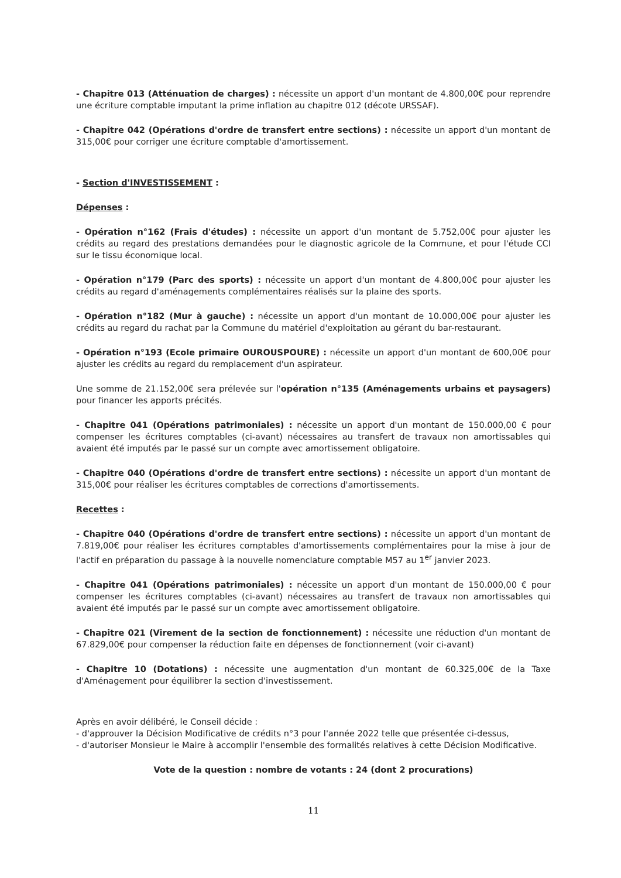- Chapitre 013 (Atténuation de charges) : nécessite un apport d'un montant de 4.800,00€ pour reprendre une écriture comptable imputant la prime inflation au chapitre 012 (décote URSSAF).
- Chapitre 042 (Opérations d'ordre de transfert entre sections) : nécessite un apport d'un montant de 315,00€ pour corriger une écriture comptable d'amortissement.
- Section d'INVESTISSEMENT :
Dépenses :
- Opération n°162 (Frais d'études) : nécessite un apport d'un montant de 5.752,00€ pour ajuster les crédits au regard des prestations demandées pour le diagnostic agricole de la Commune, et pour l'étude CCI sur le tissu économique local.
- Opération n°179 (Parc des sports) : nécessite un apport d'un montant de 4.800,00€ pour ajuster les crédits au regard d'aménagements complémentaires réalisés sur la plaine des sports.
- Opération n°182 (Mur à gauche) : nécessite un apport d'un montant de 10.000,00€ pour ajuster les crédits au regard du rachat par la Commune du matériel d'exploitation au gérant du bar-restaurant.
- Opération n°193 (Ecole primaire OUROUSPOURE) : nécessite un apport d'un montant de 600,00€ pour ajuster les crédits au regard du remplacement d'un aspirateur.
Une somme de 21.152,00€ sera prélevée sur l'opération n°135 (Aménagements urbains et paysagers) pour financer les apports précités.
- Chapitre 041 (Opérations patrimoniales) : nécessite un apport d'un montant de 150.000,00 € pour compenser les écritures comptables (ci-avant) nécessaires au transfert de travaux non amortissables qui avaient été imputés par le passé sur un compte avec amortissement obligatoire.
- Chapitre 040 (Opérations d'ordre de transfert entre sections) : nécessite un apport d'un montant de 315,00€ pour réaliser les écritures comptables de corrections d'amortissements.
Recettes :
- Chapitre 040 (Opérations d'ordre de transfert entre sections) : nécessite un apport d'un montant de 7.819,00€ pour réaliser les écritures comptables d'amortissements complémentaires pour la mise à jour de l'actif en préparation du passage à la nouvelle nomenclature comptable M57 au 1<sup>er</sup> janvier 2023.
- Chapitre 041 (Opérations patrimoniales) : nécessite un apport d'un montant de 150.000,00 € pour compenser les écritures comptables (ci-avant) nécessaires au transfert de travaux non amortissables qui avaient été imputés par le passé sur un compte avec amortissement obligatoire.
- Chapitre 021 (Virement de la section de fonctionnement) : nécessite une réduction d'un montant de 67.829,00€ pour compenser la réduction faite en dépenses de fonctionnement (voir ci-avant)
- Chapitre 10 (Dotations) : nécessite une augmentation d'un montant de 60.325,00€ de la Taxe d'Aménagement pour équilibrer la section d'investissement.
Après en avoir délibéré, le Conseil décide :
- d'approuver la Décision Modificative de crédits n°3 pour l'année 2022 telle que présentée ci-dessus,
- d'autoriser Monsieur le Maire à accomplir l'ensemble des formalités relatives à cette Décision Modificative.
Vote de la question : nombre de votants : 24 (dont 2 procurations)
11